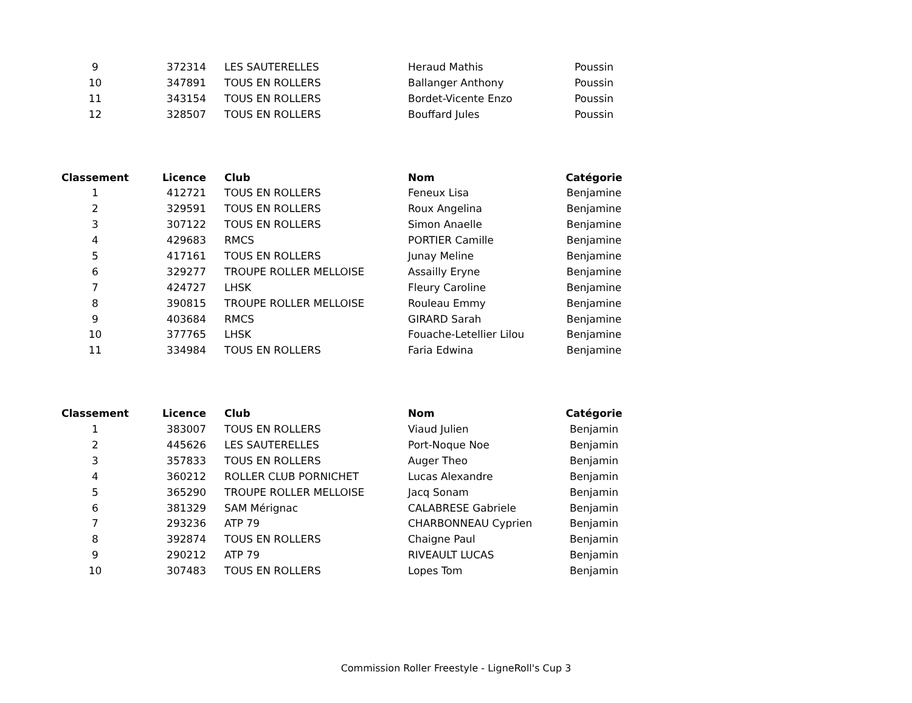| 9 | 372314 | | LES SAUTERELLES | Heraud Mathis | Poussin |
| 10 | 347891 | | TOUS EN ROLLERS | Ballanger Anthony | Poussin |
| 11 | 343154 | | TOUS EN ROLLERS | Bordet-Vicente Enzo | Poussin |
| 12 | 328507 | | TOUS EN ROLLERS | Bouffard Jules | Poussin |
| Classement | Licence | | Club | Nom | Catégorie |
| --- | --- | --- | --- | --- | --- |
| 1 | 412721 | | TOUS EN ROLLERS | Feneux Lisa | Benjamine |
| 2 | 329591 | | TOUS EN ROLLERS | Roux Angelina | Benjamine |
| 3 | 307122 | | TOUS EN ROLLERS | Simon Anaelle | Benjamine |
| 4 | 429683 | | RMCS | PORTIER Camille | Benjamine |
| 5 | 417161 | | TOUS EN ROLLERS | Junay Meline | Benjamine |
| 6 | 329277 | | TROUPE ROLLER MELLOISE | Assailly Eryne | Benjamine |
| 7 | 424727 | | LHSK | Fleury Caroline | Benjamine |
| 8 | 390815 | | TROUPE ROLLER MELLOISE | Rouleau Emmy | Benjamine |
| 9 | 403684 | | RMCS | GIRARD Sarah | Benjamine |
| 10 | 377765 | | LHSK | Fouache-Letellier Lilou | Benjamine |
| 11 | 334984 | | TOUS EN ROLLERS | Faria Edwina | Benjamine |
| Classement | Licence | | Club | Nom | Catégorie |
| --- | --- | --- | --- | --- | --- |
| 1 | 383007 | | TOUS EN ROLLERS | Viaud Julien | Benjamin |
| 2 | 445626 | | LES SAUTERELLES | Port-Noque Noe | Benjamin |
| 3 | 357833 | | TOUS EN ROLLERS | Auger Theo | Benjamin |
| 4 | 360212 | | ROLLER CLUB PORNICHET | Lucas Alexandre | Benjamin |
| 5 | 365290 | | TROUPE ROLLER MELLOISE | Jacq Sonam | Benjamin |
| 6 | 381329 | | SAM Mérignac | CALABRESE Gabriele | Benjamin |
| 7 | 293236 | | ATP 79 | CHARBONNEAU Cyprien | Benjamin |
| 8 | 392874 | | TOUS EN ROLLERS | Chaigne Paul | Benjamin |
| 9 | 290212 | | ATP 79 | RIVEAULT LUCAS | Benjamin |
| 10 | 307483 | | TOUS EN ROLLERS | Lopes Tom | Benjamin |
Commission Roller Freestyle - LigneRoll's Cup 3